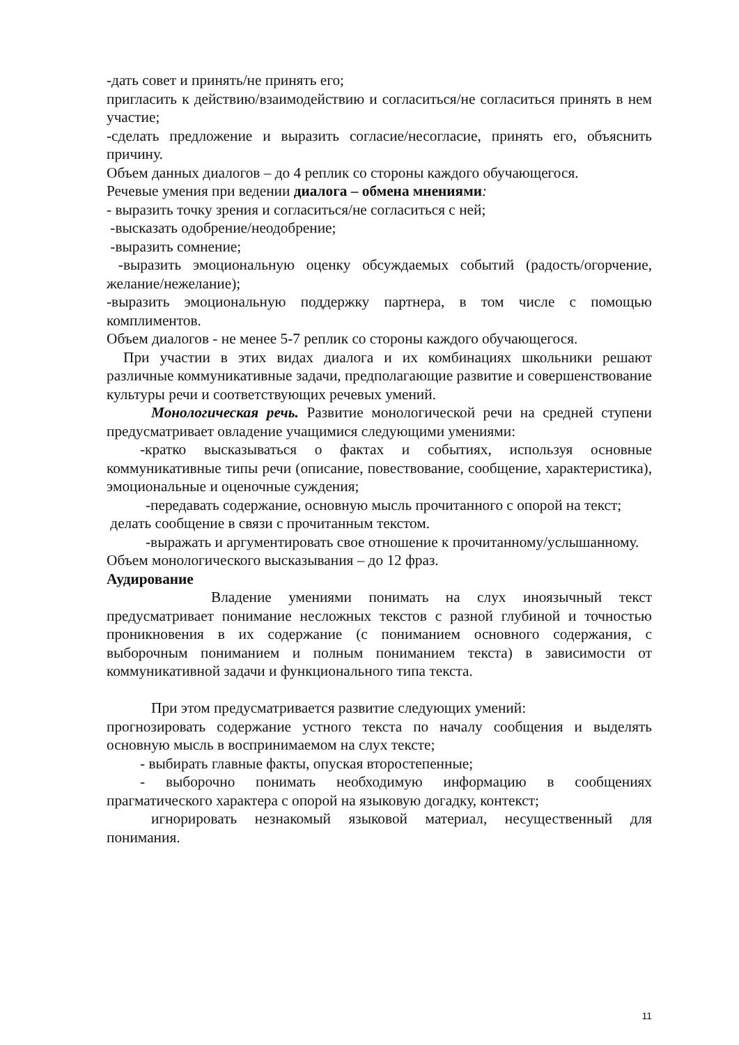-дать совет и принять/не принять его;
пригласить к действию/взаимодействию и согласиться/не согласиться принять в нем участие;
-сделать предложение и выразить согласие/несогласие, принять его, объяснить причину.
Объем данных диалогов – до 4 реплик со стороны каждого обучающегося.
Речевые умения при ведении диалога – обмена мнениями:
- выразить точку зрения и согласиться/не согласиться с ней;
-высказать одобрение/неодобрение;
-выразить сомнение;
-выразить эмоциональную оценку обсуждаемых событий (радость/огорчение, желание/нежелание);
-выразить эмоциональную поддержку партнера, в том числе с помощью комплиментов.
Объем диалогов - не менее 5-7 реплик со стороны каждого обучающегося.
При участии в этих видах диалога и их комбинациях школьники решают различные коммуникативные задачи, предполагающие развитие и совершенствование культуры речи и соответствующих речевых умений.
Монологическая речь. Развитие монологической речи на средней ступени предусматривает овладение учащимися следующими умениями:
-кратко высказываться о фактах и событиях, используя основные коммуникативные типы речи (описание, повествование, сообщение, характеристика), эмоциональные и оценочные суждения;
-передавать содержание, основную мысль прочитанного с опорой на текст;
делать сообщение в связи с прочитанным текстом.
-выражать и аргументировать свое отношение к прочитанному/услышанному.
Объем монологического высказывания – до 12 фраз.
Аудирование
Владение умениями понимать на слух иноязычный текст предусматривает понимание несложных текстов с разной глубиной и точностью проникновения в их содержание (с пониманием основного содержания, с выборочным пониманием и полным пониманием текста) в зависимости от коммуникативной задачи и функционального типа текста.
При этом предусматривается развитие следующих умений:
прогнозировать содержание устного текста по началу сообщения и выделять основную мысль в воспринимаемом на слух тексте;
- выбирать главные факты, опуская второстепенные;
- выборочно понимать необходимую информацию в сообщениях прагматического характера с опорой на языковую догадку, контекст;
игнорировать незнакомый языковой материал, несущественный для понимания.
11